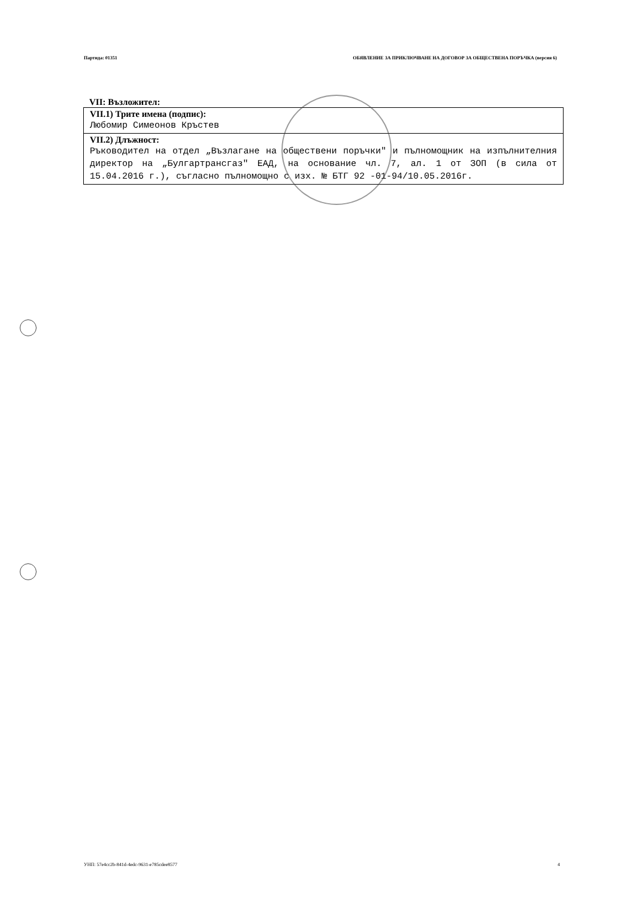Партида: 01351 ОБЯВЛЕНИЕ ЗА ПРИКЛЮЧВАНЕ НА ДОГОВОР ЗА ОБЩЕСТВЕНА ПОРЪЧКА (версия 6)
VII: Възложител:
| VII.1) Трите имена (подпис): Любомир Симеонов Кръстев |
| VII.2) Длъжност: Ръководител на отдел „Възлагане на обществени поръчки" и пълномощник на изпълнителния директор на „Булгартрансгаз" ЕАД, на основание чл. 7, ал. 1 от ЗОП (в сила от 15.04.2016 г.), съгласно пълномощно с изх. № БТГ 92 -01-94/10.05.2016г. |
УНП: 57e4cc2b-841d-4edc-9631-e785cdee8577 4